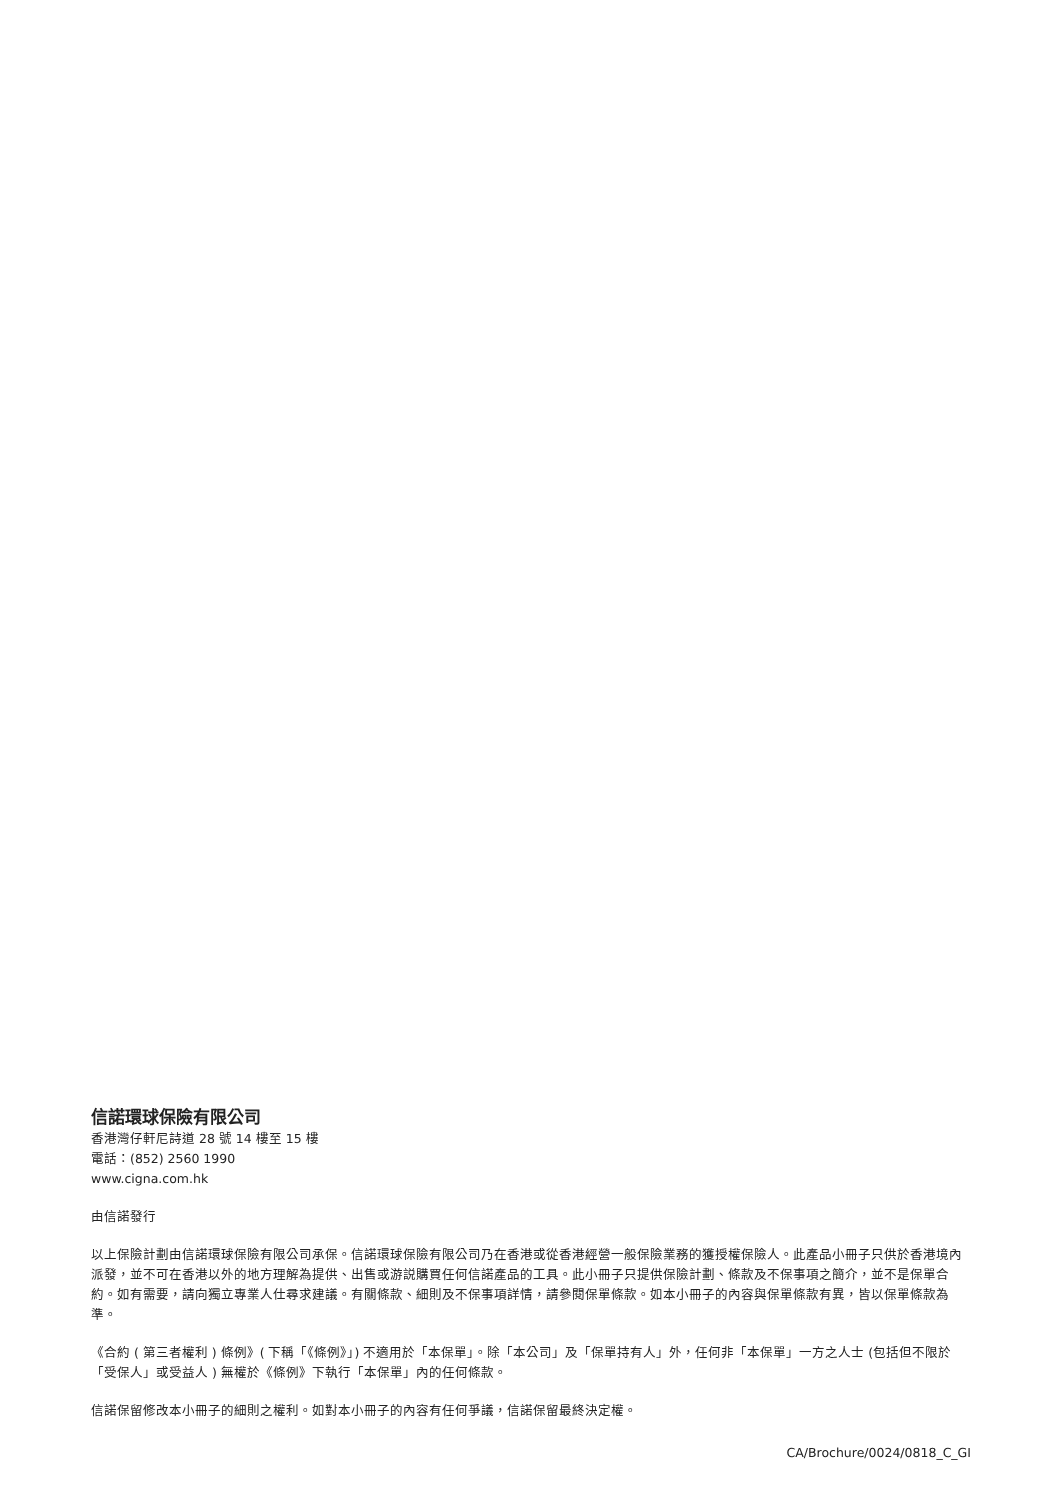信諾環球保險有限公司
香港灣仔軒尼詩道 28 號 14 樓至 15 樓
電話：(852) 2560 1990
www.cigna.com.hk
由信諾發行
以上保險計劃由信諾環球保險有限公司承保。信諾環球保險有限公司乃在香港或從香港經營一般保險業務的獲授權保險人。此產品小冊子只供於香港境內派發，並不可在香港以外的地方理解為提供、出售或游説購買任何信諾產品的工具。此小冊子只提供保險計劃、條款及不保事項之簡介，並不是保單合約。如有需要，請向獨立專業人仕尋求建議。有關條款、細則及不保事項詳情，請參閱保單條款。如本小冊子的內容與保單條款有異，皆以保單條款為準。
《合約 ( 第三者權利 ) 條例》( 下稱「《條例》」) 不適用於「本保單」。除「本公司」及「保單持有人」外，任何非「本保單」一方之人士 (包括但不限於「受保人」或受益人 ) 無權於《條例》下執行「本保單」內的任何條款。
信諾保留修改本小冊子的細則之權利。如對本小冊子的內容有任何爭議，信諾保留最終決定權。
CA/Brochure/0024/0818_C_GI